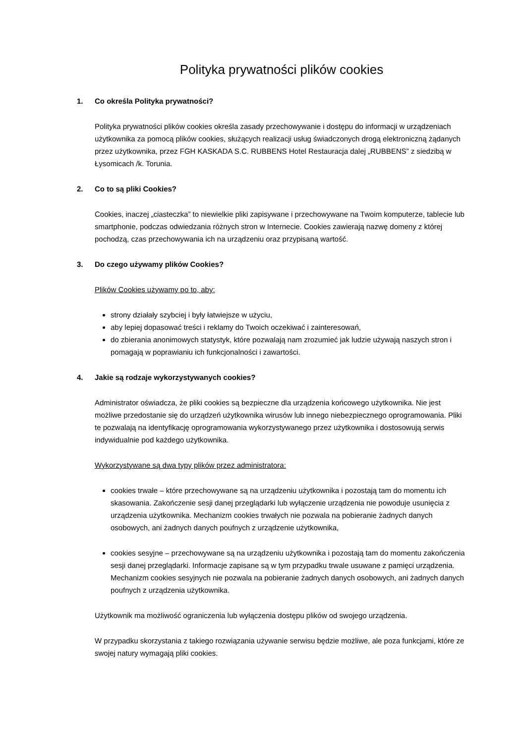Polityka prywatności plików cookies
1. Co określa Polityka prywatności?
Polityka prywatności plików cookies określa zasady przechowywanie i dostępu do informacji w urządzeniach użytkownika za pomocą plików cookies, służących realizacji usług świadczonych drogą elektroniczną żądanych przez użytkownika, przez FGH KASKADA S.C. RUBBENS Hotel Restauracja dalej „RUBBENS” z siedzibą w Łysomicach /k. Torunia.
2. Co to są pliki Cookies?
Cookies, inaczej „ciasteczka” to niewielkie pliki zapisywane i przechowywane na Twoim komputerze, tablecie lub smartphonie, podczas odwiedzania różnych stron w Internecie. Cookies zawierają nazwę domeny z której pochodzą, czas przechowywania ich na urządzeniu oraz przypisaną wartość.
3. Do czego używamy plików Cookies?
Plików Cookies używamy po to, aby:
strony działały szybciej i były łatwiejsze w użyciu,
aby lepiej dopasować treści i reklamy do Twoich oczekiwać i zainteresowań,
do zbierania anonimowych statystyk, które pozwalają nam zrozumieć jak ludzie używają naszych stron i pomagają w poprawianiu ich funkcjonalności i zawartości.
4. Jakie są rodzaje wykorzystywanych cookies?
Administrator oświadcza, że pliki cookies są bezpieczne dla urządzenia końcowego użytkownika. Nie jest możliwe przedostanie się do urządzeń użytkownika wirusów lub innego niebezpiecznego oprogramowania. Pliki te pozwalają na identyfikację oprogramowania wykorzystywanego przez użytkownika i dostosowują serwis indywidualnie pod każdego użytkownika.
Wykorzystywane są dwa typy plików przez administratora:
cookies trwałe – które przechowywane są na urządzeniu użytkownika i pozostają tam do momentu ich skasowania. Zakończenie sesji danej przeglądarki lub wyłączenie urządzenia nie powoduje usunięcia z urządzenia użytkownika. Mechanizm cookies trwałych nie pozwala na pobieranie żadnych danych osobowych, ani żadnych danych poufnych z urządzenie użytkownika,
cookies sesyjne – przechowywane są na urządzeniu użytkownika i pozostają tam do momentu zakończenia sesji danej przeglądarki. Informacje zapisane są w tym przypadku trwale usuwane z pamięci urządzenia. Mechanizm cookies sesyjnych nie pozwala na pobieranie żadnych danych osobowych, ani żadnych danych poufnych z urządzenia użytkownika.
Użytkownik ma możliwość ograniczenia lub wyłączenia dostępu plików od swojego urządzenia.
W przypadku skorzystania z takiego rozwiązania używanie serwisu będzie możliwe, ale poza funkcjami, które ze swojej natury wymagają pliki cookies.